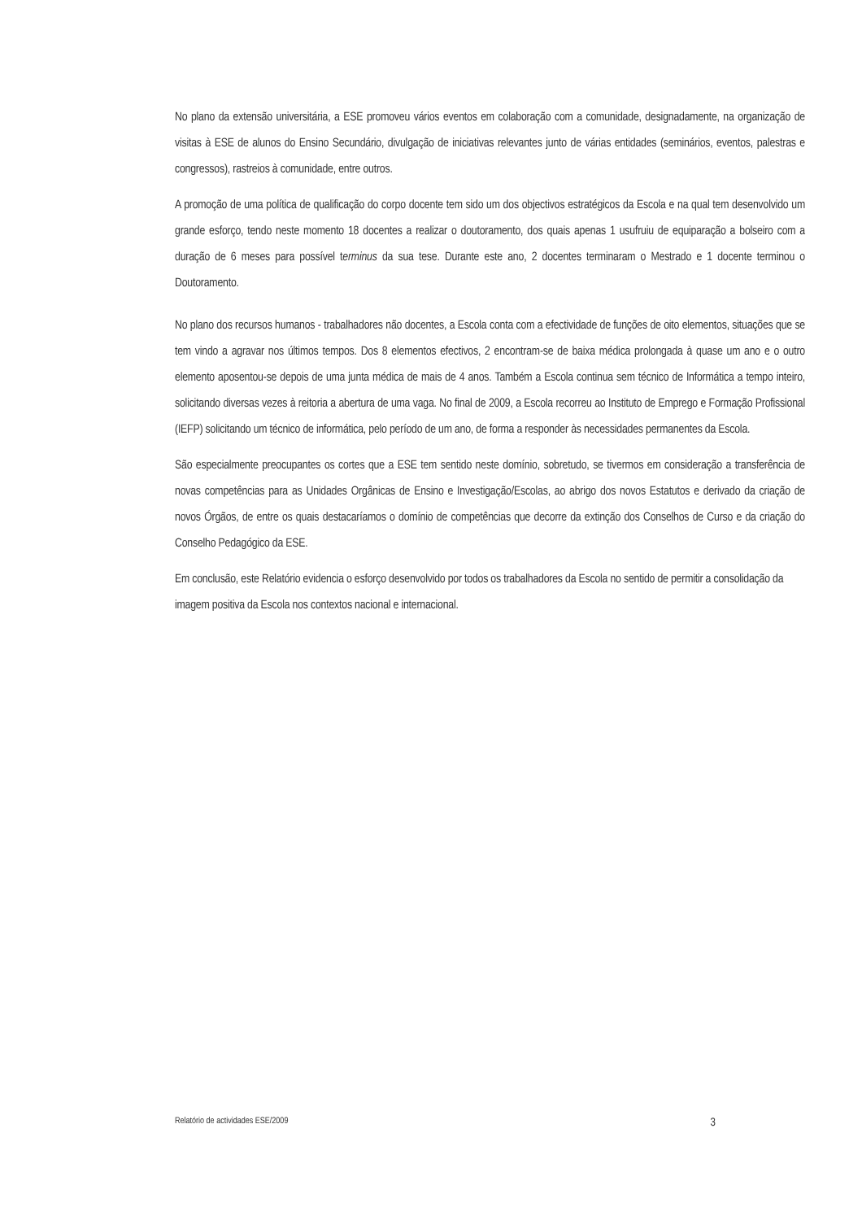No plano da extensão universitária, a ESE promoveu vários eventos em colaboração com a comunidade, designadamente, na organização de visitas à ESE de alunos do Ensino Secundário, divulgação de iniciativas relevantes junto de várias entidades (seminários, eventos, palestras e congressos), rastreios à comunidade, entre outros.
A promoção de uma política de qualificação do corpo docente tem sido um dos objectivos estratégicos da Escola e na qual tem desenvolvido um grande esforço, tendo neste momento 18 docentes a realizar o doutoramento, dos quais apenas 1 usufruiu de equiparação a bolseiro com a duração de 6 meses para possível terminus da sua tese. Durante este ano, 2 docentes terminaram o Mestrado e 1 docente terminou o Doutoramento.
No plano dos recursos humanos - trabalhadores não docentes, a Escola conta com a efectividade de funções de oito elementos, situações que se tem vindo a agravar nos últimos tempos. Dos 8 elementos efectivos, 2 encontram-se de baixa médica prolongada à quase um ano e o outro elemento aposentou-se depois de uma junta médica de mais de 4 anos. Também a Escola continua sem técnico de Informática a tempo inteiro, solicitando diversas vezes à reitoria a abertura de uma vaga. No final de 2009, a Escola recorreu ao Instituto de Emprego e Formação Profissional (IEFP) solicitando um técnico de informática, pelo período de um ano, de forma a responder às necessidades permanentes da Escola.
São especialmente preocupantes os cortes que a ESE tem sentido neste domínio, sobretudo, se tivermos em consideração a transferência de novas competências para as Unidades Orgânicas de Ensino e Investigação/Escolas, ao abrigo dos novos Estatutos e derivado da criação de novos Órgãos, de entre os quais destacaríamos o domínio de competências que decorre da extinção dos Conselhos de Curso e da criação do Conselho Pedagógico da ESE.
Em conclusão, este Relatório evidencia o esforço desenvolvido por todos os trabalhadores da Escola no sentido de permitir a consolidação da imagem positiva da Escola nos contextos nacional e internacional.
Relatório de actividades ESE/2009 3